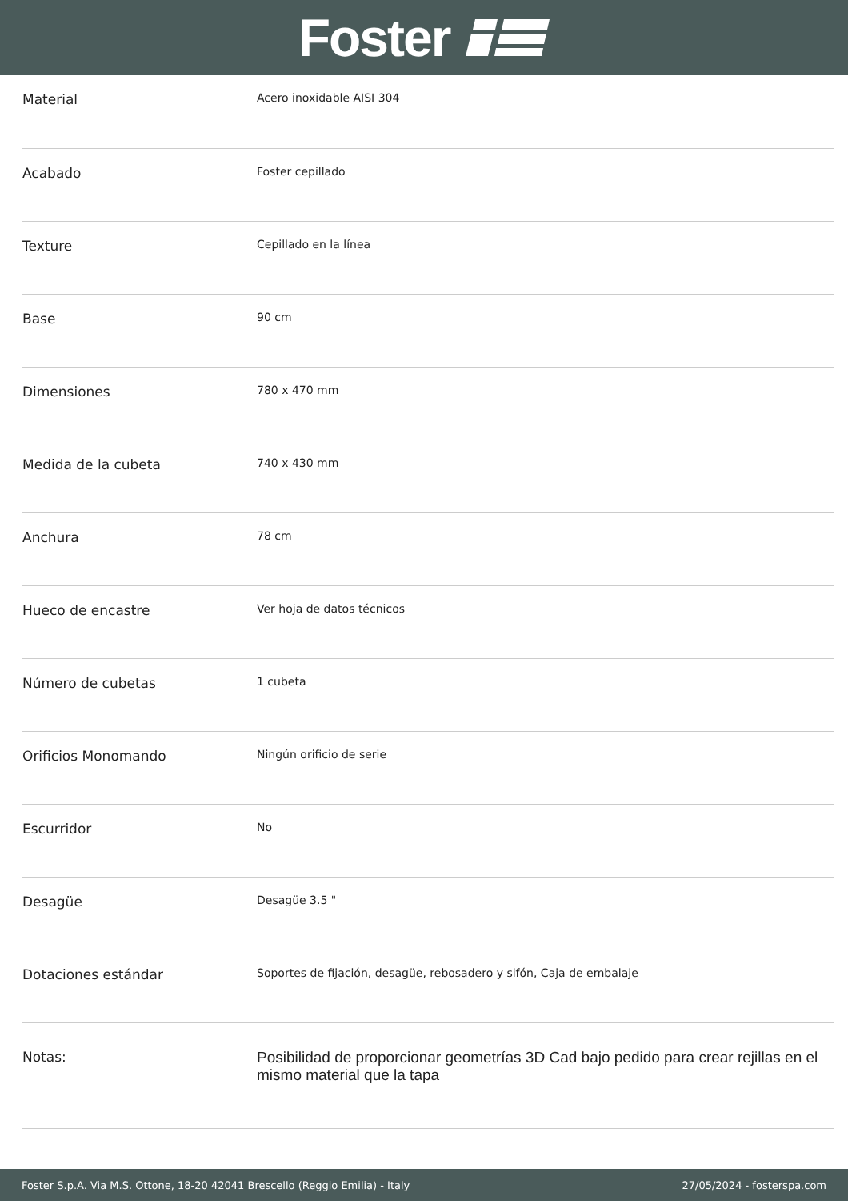Foster
| Material | Acero inoxidable AISI 304 |
| Acabado | Foster cepillado |
| Texture | Cepillado en la línea |
| Base | 90 cm |
| Dimensiones | 780 x 470 mm |
| Medida de la cubeta | 740 x 430 mm |
| Anchura | 78 cm |
| Hueco de encastre | Ver hoja de datos técnicos |
| Número de cubetas | 1 cubeta |
| Orificios Monomando | Ningún orificio de serie |
| Escurridor | No |
| Desagüe | Desagüe 3.5 " |
| Dotaciones estándar | Soportes de fijación, desagüe, rebosadero y sifón, Caja de embalaje |
| Notas: | Posibilidad de proporcionar geometrías 3D Cad bajo pedido para crear rejillas en el mismo material que la tapa |
Foster S.p.A. Via M.S. Ottone, 18-20 42041 Brescello (Reggio Emilia) - Italy 27/05/2024 - fosterspa.com